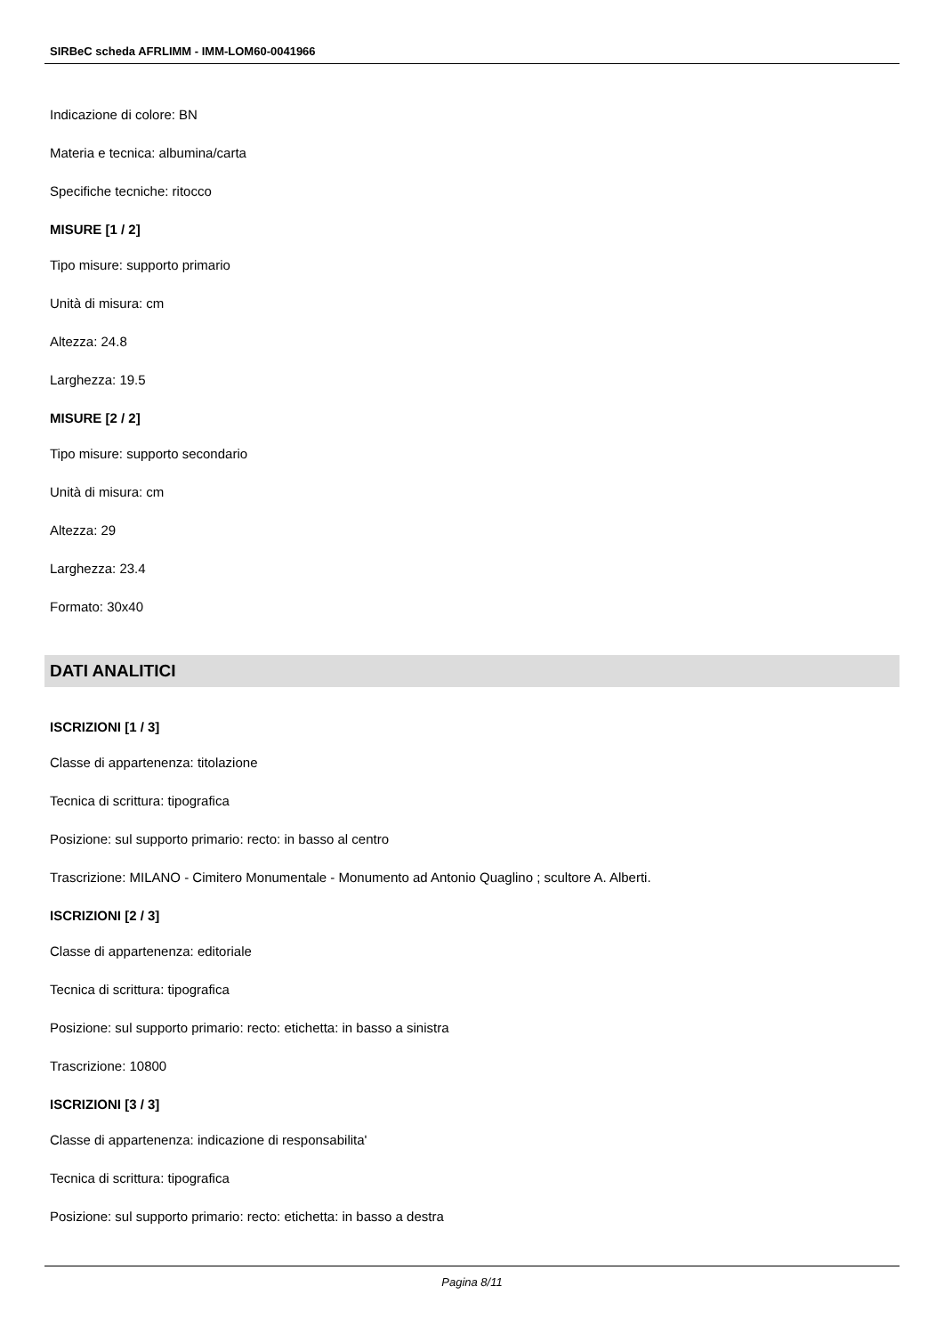SIRBeC scheda AFRLIMM - IMM-LOM60-0041966
Indicazione di colore: BN
Materia e tecnica: albumina/carta
Specifiche tecniche: ritocco
MISURE [1 / 2]
Tipo misure: supporto primario
Unità di misura: cm
Altezza: 24.8
Larghezza: 19.5
MISURE [2 / 2]
Tipo misure: supporto secondario
Unità di misura: cm
Altezza: 29
Larghezza: 23.4
Formato: 30x40
DATI ANALITICI
ISCRIZIONI [1 / 3]
Classe di appartenenza: titolazione
Tecnica di scrittura: tipografica
Posizione: sul supporto primario: recto: in basso al centro
Trascrizione: MILANO - Cimitero Monumentale - Monumento ad Antonio Quaglino ; scultore A. Alberti.
ISCRIZIONI [2 / 3]
Classe di appartenenza: editoriale
Tecnica di scrittura: tipografica
Posizione: sul supporto primario: recto: etichetta: in basso a sinistra
Trascrizione: 10800
ISCRIZIONI [3 / 3]
Classe di appartenenza: indicazione di responsabilita'
Tecnica di scrittura: tipografica
Posizione: sul supporto primario: recto: etichetta: in basso a destra
Pagina 8/11